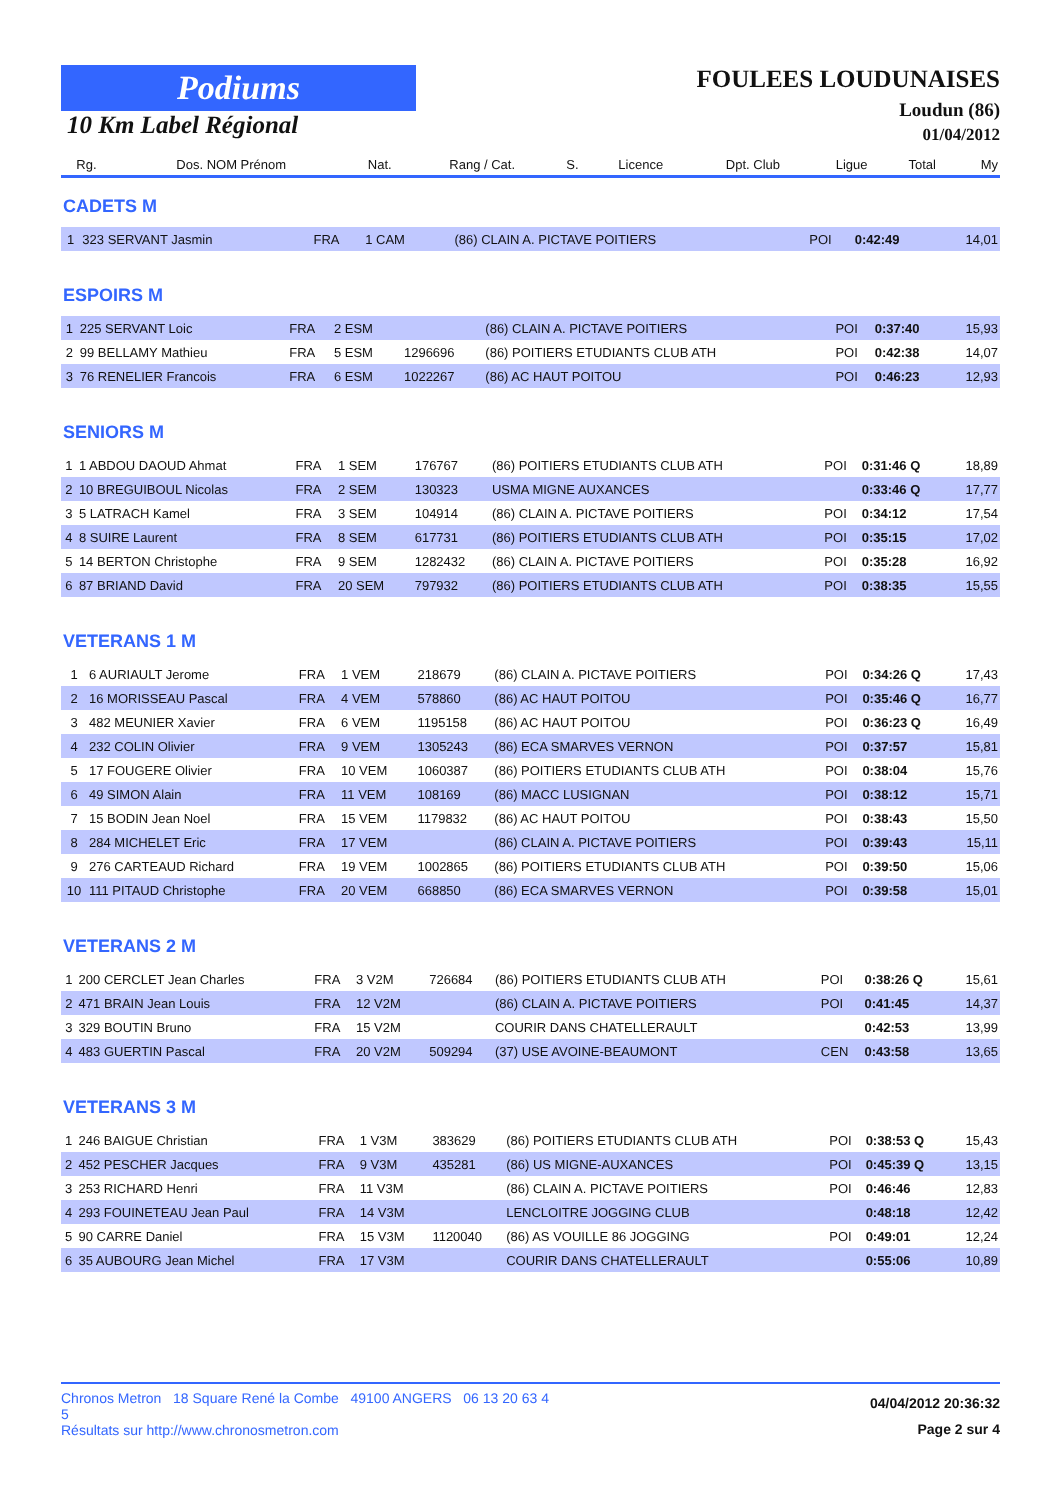Podiums
10 Km Label Régional
FOULEES LOUDUNAISES
Loudun (86)
01/04/2012
| Rg. | Dos. NOM Prénom | Nat. | Rang / Cat. | S. | Licence | Dpt. Club | Ligue | Total | My |
| --- | --- | --- | --- | --- | --- | --- | --- | --- | --- |
CADETS M
| 1 | 323 SERVANT Jasmin | FRA | 1 CAM | | | (86) CLAIN A. PICTAVE POITIERS | POI | 0:42:49 | 14,01 |
ESPOIRS M
| 1 | 225 SERVANT Loic | FRA | 2 ESM | | | (86) CLAIN A. PICTAVE POITIERS | POI | 0:37:40 | 15,93 |
| 2 | 99 BELLAMY Mathieu | FRA | 5 ESM | | 1296696 | (86) POITIERS ETUDIANTS CLUB ATH | POI | 0:42:38 | 14,07 |
| 3 | 76 RENELIER Francois | FRA | 6 ESM | | 1022267 | (86) AC HAUT POITOU | POI | 0:46:23 | 12,93 |
SENIORS M
| 1 | 1 ABDOU DAOUD Ahmat | FRA | 1 SEM | | 176767 | (86) POITIERS ETUDIANTS CLUB ATH | POI | 0:31:46 Q | 18,89 |
| 2 | 10 BREGUIBOUL Nicolas | FRA | 2 SEM | | 130323 | USMA MIGNE AUXANCES | | 0:33:46 Q | 17,77 |
| 3 | 5 LATRACH Kamel | FRA | 3 SEM | | 104914 | (86) CLAIN A. PICTAVE POITIERS | POI | 0:34:12 | 17,54 |
| 4 | 8 SUIRE Laurent | FRA | 8 SEM | | 617731 | (86) POITIERS ETUDIANTS CLUB ATH | POI | 0:35:15 | 17,02 |
| 5 | 14 BERTON Christophe | FRA | 9 SEM | | 1282432 | (86) CLAIN A. PICTAVE POITIERS | POI | 0:35:28 | 16,92 |
| 6 | 87 BRIAND David | FRA | 20 SEM | | 797932 | (86) POITIERS ETUDIANTS CLUB ATH | POI | 0:38:35 | 15,55 |
VETERANS 1 M
| 1 | 6 AURIAULT Jerome | FRA | 1 VEM | | 218679 | (86) CLAIN A. PICTAVE POITIERS | POI | 0:34:26 Q | 17,43 |
| 2 | 16 MORISSEAU Pascal | FRA | 4 VEM | | 578860 | (86) AC HAUT POITOU | POI | 0:35:46 Q | 16,77 |
| 3 | 482 MEUNIER Xavier | FRA | 6 VEM | | 1195158 | (86) AC HAUT POITOU | POI | 0:36:23 Q | 16,49 |
| 4 | 232 COLIN Olivier | FRA | 9 VEM | | 1305243 | (86) ECA SMARVES VERNON | POI | 0:37:57 | 15,81 |
| 5 | 17 FOUGERE Olivier | FRA | 10 VEM | | 1060387 | (86) POITIERS ETUDIANTS CLUB ATH | POI | 0:38:04 | 15,76 |
| 6 | 49 SIMON Alain | FRA | 11 VEM | | 108169 | (86) MACC LUSIGNAN | POI | 0:38:12 | 15,71 |
| 7 | 15 BODIN Jean Noel | FRA | 15 VEM | | 1179832 | (86) AC HAUT POITOU | POI | 0:38:43 | 15,50 |
| 8 | 284 MICHELET Eric | FRA | 17 VEM | | | (86) CLAIN A. PICTAVE POITIERS | POI | 0:39:43 | 15,11 |
| 9 | 276 CARTEAUD Richard | FRA | 19 VEM | | 1002865 | (86) POITIERS ETUDIANTS CLUB ATH | POI | 0:39:50 | 15,06 |
| 10 | 111 PITAUD Christophe | FRA | 20 VEM | | 668850 | (86) ECA SMARVES VERNON | POI | 0:39:58 | 15,01 |
VETERANS 2 M
| 1 | 200 CERCLET Jean Charles | FRA | 3 V2M | | 726684 | (86) POITIERS ETUDIANTS CLUB ATH | POI | 0:38:26 Q | 15,61 |
| 2 | 471 BRAIN Jean Louis | FRA | 12 V2M | | | (86) CLAIN A. PICTAVE POITIERS | POI | 0:41:45 | 14,37 |
| 3 | 329 BOUTIN Bruno | FRA | 15 V2M | | | COURIR DANS CHATELLERAULT | | 0:42:53 | 13,99 |
| 4 | 483 GUERTIN Pascal | FRA | 20 V2M | | 509294 | (37) USE AVOINE-BEAUMONT | CEN | 0:43:58 | 13,65 |
VETERANS 3 M
| 1 | 246 BAIGUE Christian | FRA | 1 V3M | | 383629 | (86) POITIERS ETUDIANTS CLUB ATH | POI | 0:38:53 Q | 15,43 |
| 2 | 452 PESCHER Jacques | FRA | 9 V3M | | 435281 | (86) US MIGNE-AUXANCES | POI | 0:45:39 Q | 13,15 |
| 3 | 253 RICHARD Henri | FRA | 11 V3M | | | (86) CLAIN A. PICTAVE POITIERS | POI | 0:46:46 | 12,83 |
| 4 | 293 FOUINETEAU Jean Paul | FRA | 14 V3M | | | LENCLOITRE JOGGING CLUB | | 0:48:18 | 12,42 |
| 5 | 90 CARRE Daniel | FRA | 15 V3M | | 1120040 | (86) AS VOUILLE 86 JOGGING | POI | 0:49:01 | 12,24 |
| 6 | 35 AUBOURG Jean Michel | FRA | 17 V3M | | | COURIR DANS CHATELLERAULT | | 0:55:06 | 10,89 |
Chronos Metron 18 Square René la Combe 49100 ANGERS 06 13 20 63 4
5
Résultats sur http://www.chronosmetron.com
04/04/2012 20:36:32
Page 2 sur 4